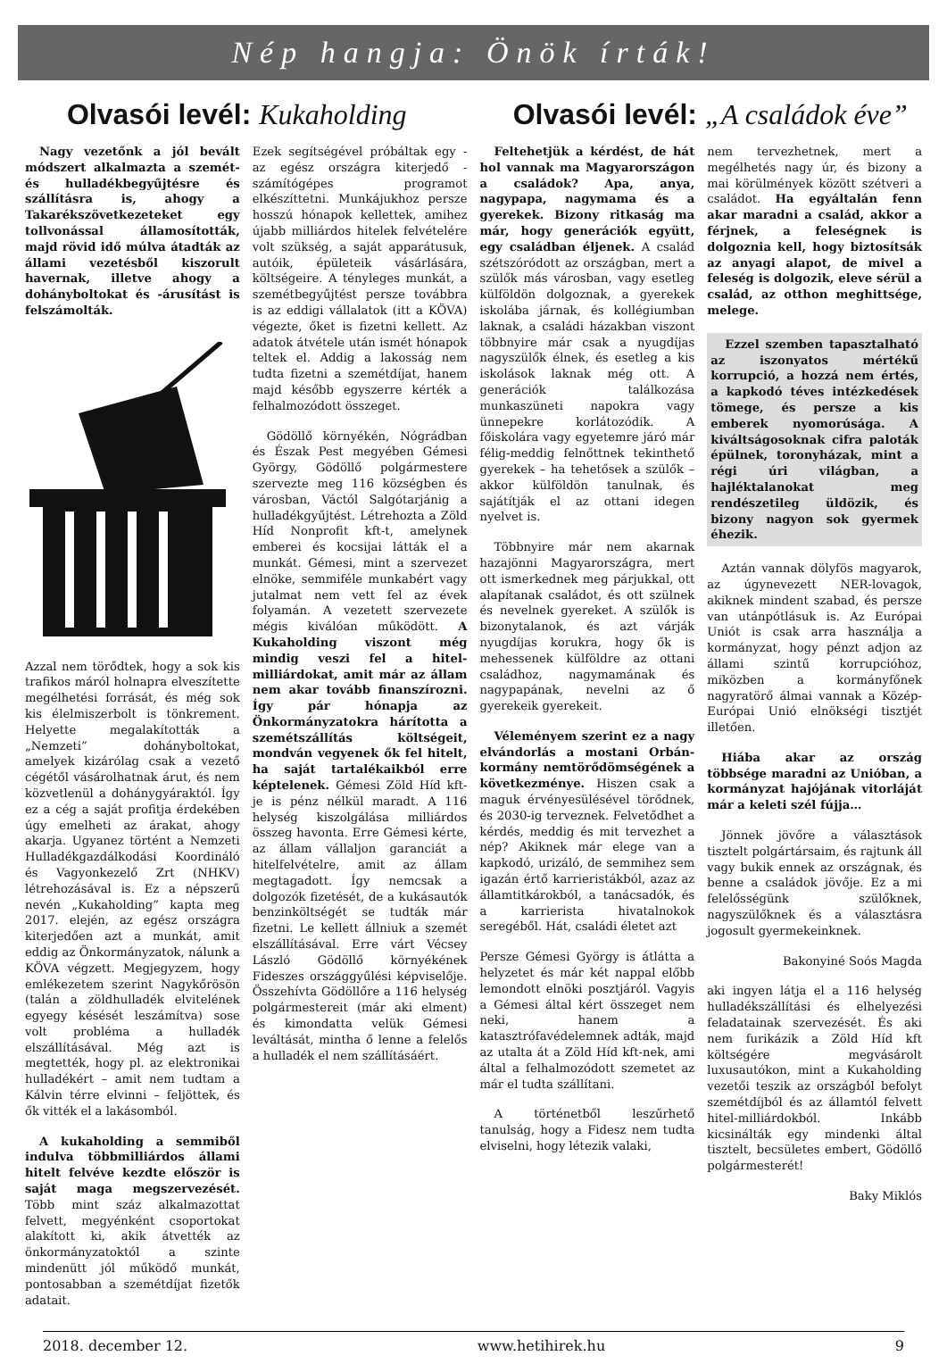Nép hangja: Önök írták!
Olvasói levél: Kukaholding Olvasói levél: „A családok éve”
Nagy vezetőnk a jól bevált módszert alkalmazta a szemét- és hulladékbegyűjtésre és szállításra is, ahogy a Takarékszövetkezeteket egy tollvonással államosították, majd rövid idő múlva átadták az állami vezetésből kiszorult havernak, illetve ahogy a dohányboltokat és -árusítást is felszámolták.
Azzal nem törődtek, hogy a sok kis trafikos máról holnapra elveszítette megélhetési forrását, és még sok kis élelmiszerbolt is tönkrement. Helyette megalakították a „Nemzeti” dohányboltokat, amelyek kizárólag csak a vezető cégétől vásárolhatnak árut, és nem közvetlenül a dohánygyáraktól. Így ez a cég a saját profitja érdekében úgy emelheti az árakat, ahogy akarja. Ugyanez történt a Nemzeti Hulladékgazdálkodási Koordináló és Vagyonkezelő Zrt (NHKV) létrehozásával is. Ez a népszerű nevén „Kukaholding” kapta meg 2017. elején, az egész országra kiterjedően azt a munkát, amit eddig az Önkormányzatok, nálunk a KÖVA végzett. Megjegyzem, hogy emlékezetem szerint Nagykőrösön (talán a zöldhulladék elvitelének egyegy késését leszámítva) sose volt probléma a hulladék elszállításával. Még azt is megtették, hogy pl. az elektronikai hulladékért – amit nem tudtam a Kálvin térre elvinni – feljöttek, és ők vitték el a lakásomból.
A kukaholding a semmiből indulva többmilliárdos állami hitelt felvéve kezdte először is saját maga megszervezését. Több mint száz alkalmazottat felvett, megyénként csoportokat alakított ki, akik átvették az önkormányzatoktól a szinte mindenütt jól működő munkát, pontosabban a szemétdíjat fizetők adatait.
Ezek segítségével próbáltak egy - az egész országra kiterjedő - számítógépes programot elkészíttetni. Munkájukhoz persze hosszú hónapok kellettek, amihez újabb milliárdos hitelek felvételére volt szükség, a saját apparátusuk, autóik, épületeik vásárlására, költségeire. A tényleges munkát, a szemétbegyűjtést persze továbbra is az eddigi vállalatok (itt a KÖVA) végezte, őket is fizetni kellett. Az adatok átvétele után ismét hónapok teltek el. Addig a lakosság nem tudta fizetni a szemétdíjat, hanem majd később egyszerre kérték a felhalmozódott összeget.
Gödöllő környékén, Nógrádban és Észak Pest megyében Gémesi György, Gödöllő polgármestere szervezte meg 116 községben és városban, Váctól Salgótarjánig a hulladékgyűjtést. Létrehozta a Zöld Híd Nonprofit kft-t, amelynek emberei és kocsijai látták el a munkát. Gémesi, mint a szervezet elnöke, semmiféle munkabért vagy jutalmat nem vett fel az évek folyamán. A vezetett szervezete mégis kiválóan működött. A Kukaholding viszont még mindig veszi fel a hitel-milliárdokat, amit már az állam nem akar tovább finanszírozni. Így pár hónapja az Önkormányzatokra hárította a szemétszállítás költségeit, mondván vegyenek ők fel hitelt, ha saját tartalékaikból erre képtelenek. Gémesi Zöld Híd kft-je is pénz nélkül maradt. A 116 helység kiszolgálása milliárdos összeg havonta. Erre Gémesi kérte, az állam vállaljon garanciát a hitelfelvételre, amit az állam megtagadott. Így nemcsak a dolgozók fizetését, de a kukásautók benzinköltségét se tudták már fizetni. Le kellett állniuk a szemét elszállításával. Erre várt Vécsey László Gödöllő környékének Fideszes országgyűlési képviselője. Összehívta Gödöllőre a 116 helység polgármestereit (már aki elment) és kimondatta velük Gémesi leváltását, mintha ő lenne a felelős a hulladék el nem szállításáért.
Feltehetjük a kérdést, de hát hol vannak ma Magyarországon a családok? Apa, anya, nagypapa, nagymama és a gyerekek. Bizony ritkaság ma már, hogy generációk együtt, egy családban éljenek. A család szétszóródott az országban, mert a szülők más városban, vagy esetleg külföldön dolgoznak, a gyerekek iskolába járnak, és kollégiumban laknak, a családi házakban viszont többnyire már csak a nyugdíjas nagyszülők élnek, és esetleg a kis iskolások laknak még ott. A generációk találkozása munkaszüneti napokra vagy ünnepekre korlátozódik. A főiskolára vagy egyetemre járó már félig-meddig felnőttnek tekinthető gyerekek – ha tehetősek a szülők – akkor külföldön tanulnak, és sajátítják el az ottani idegen nyelvet is.
Többnyire már nem akarnak hazajönni Magyarországra, mert ott ismerkednek meg párjukkal, ott alapítanak családot, és ott szülnek és nevelnek gyereket. A szülők is bizonytalanok, és azt várják nyugdíjas korukra, hogy ők is mehessenek külföldre az ottani családhoz, nagymamának és nagypapának, nevelni az ő gyerekeik gyerekeit.
Véleményem szerint ez a nagy elvándorlás a mostani Orbán-kormány nemtörődömségének a következménye. Hiszen csak a maguk érvényesülésével törődnek, és 2030-ig terveznek. Felvetődhet a kérdés, meddig és mit tervezhet a nép? Akiknek már elege van a kapkodó, urizáló, de semmihez sem igazán értő karrieristákból, azaz az államtitkárokból, a tanácsadók, és a karrierista hivatalnokok seregéből. Hát, családi életet azt
Persze Gémesi György is átlátta a helyzetet és már két nappal előbb lemondott elnöki posztjáról. Vagyis a Gémesi által kért összeget nem neki, hanem a katasztrófavédelemnek adták, majd az utalta át a Zöld Híd kft-nek, ami által a felhalmozódott szemetet az már el tudta szállítani.
A történetből leszűrhető tanulság, hogy a Fidesz nem tudta elviselni, hogy létezik valaki,
nem tervezhetnek, mert a megélhetés nagy úr, és bizony a mai körülmények között szétveri a családot. Ha egyáltalán fenn akar maradni a család, akkor a férjnek, a feleségnek is dolgoznia kell, hogy biztosítsák az anyagi alapot, de mivel a feleség is dolgozik, eleve sérül a család, az otthon meghittsége, melege.
Ezzel szemben tapasztalható az iszonyatos mértékű korrupció, a hozzá nem értés, a kapkodó téves intézkedések tömege, és persze a kis emberek nyomorúsága. A kiváltságosoknak cifra paloták épülnek, toronyházak, mint a régi úri világban, a hajléktalanokat meg rendészetileg üldözik, és bizony nagyon sok gyermek éhezik.
Aztán vannak dölyfös magyarok, az úgynevezett NER-lovagok, akiknek mindent szabad, és persze van utánpótlásuk is. Az Európai Uniót is csak arra használja a kormányzat, hogy pénzt adjon az állami szintű korrupcióhoz, miközben a kormányfőnek nagyratörő álmai vannak a Közép-Európai Unió elnökségi tisztjét illetően.
Hiába akar az ország többsége maradni az Unióban, a kormányzat hajójának vitorláját már a keleti szél fújja…
Jönnek jövőre a választások tisztelt polgártársaim, és rajtunk áll vagy bukik ennek az országnak, és benne a családok jövője. Ez a mi felelősségünk szülőknek, nagyszülőknek és a választásra jogosult gyermekeinknek.
Bakonyiné Soós Magda
aki ingyen látja el a 116 helység hulladékszállítási és elhelyezési feladatainak szervezését. És aki nem furikázik a Zöld Híd kft költségére megvásárolt luxusautókon, mint a Kukaholding vezetői teszik az országból befolyt szemétdíjból és az államtól felvett hitel-milliárdokból. Inkább kicsinálták egy mindenki által tisztelt, becsületes embert, Gödöllő polgármesterét!
Baky Miklós
2018. december 12. www.hetihirek.hu 9